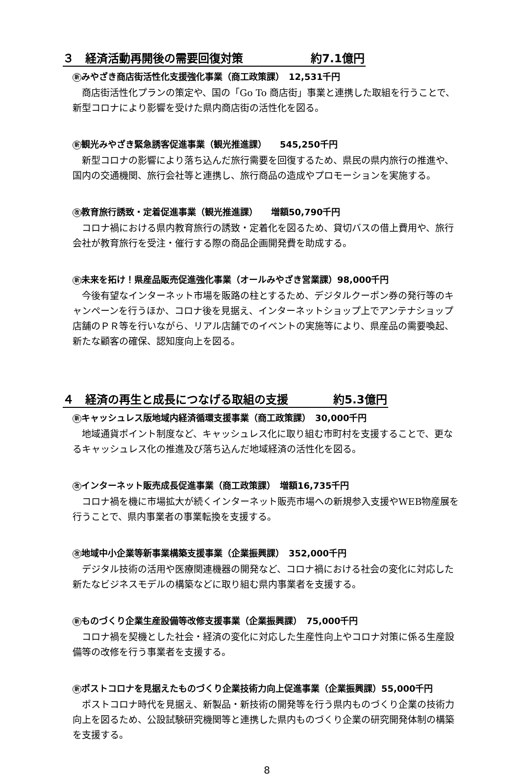３　経済活動再開後の需要回復対策　　　　　　約7.1億円
新みやざき商店街活性化支援強化事業（商工政策課）　12,531千円
商店街活性化プランの策定や、国の「Go To 商店街」事業と連携した取組を行うことで、新型コロナにより影響を受けた県内商店街の活性化を図る。
新観光みやざき緊急誘客促進事業（観光推進課）　　545,250千円
新型コロナの影響により落ち込んだ旅行需要を回復するため、県民の県内旅行の推進や、国内の交通機関、旅行会社等と連携し、旅行商品の造成やプロモーションを実施する。
改教育旅行誘致・定着促進事業（観光推進課）　　増額50,790千円
コロナ禍における県内教育旅行の誘致・定着化を図るため、貸切バスの借上費用や、旅行会社が教育旅行を受注・催行する際の商品企画開発費を助成する。
新未来を拓け！県産品販売促進強化事業（オールみやざき営業課）98,000千円
今後有望なインターネット市場を販路の柱とするため、デジタルクーポン券の発行等のキャンペーンを行うほか、コロナ後を見据え、インターネットショップ上でアンテナショップ店舗のＰＲ等を行いながら、リアル店舗でのイベントの実施等により、県産品の需要喚起、新たな顧客の確保、認知度向上を図る。
４　経済の再生と成長につなげる取組の支援　　　　約5.3億円
新キャッシュレス版地域内経済循環支援事業（商工政策課）　30,000千円
地域通貨ポイント制度など、キャッシュレス化に取り組む市町村を支援することで、更なるキャッシュレス化の推進及び落ち込んだ地域経済の活性化を図る。
改インターネット販売成長促進事業（商工政策課）　増額16,735千円
コロナ禍を機に市場拡大が続くインターネット販売市場への新規参入支援やWEB物産展を行うことで、県内事業者の事業転換を支援する。
改地域中小企業等新事業構築支援事業（企業振興課）　352,000千円
デジタル技術の活用や医療関連機器の開発など、コロナ禍における社会の変化に対応した新たなビジネスモデルの構築などに取り組む県内事業者を支援する。
新ものづくり企業生産設備等改修支援事業（企業振興課）　75,000千円
コロナ禍を契機とした社会・経済の変化に対応した生産性向上やコロナ対策に係る生産設備等の改修を行う事業者を支援する。
新ポストコロナを見据えたものづくり企業技術力向上促進事業（企業振興課）55,000千円
ポストコロナ時代を見据え、新製品・新技術の開発等を行う県内ものづくり企業の技術力向上を図るため、公設試験研究機関等と連携した県内ものづくり企業の研究開発体制の構築を支援する。
8